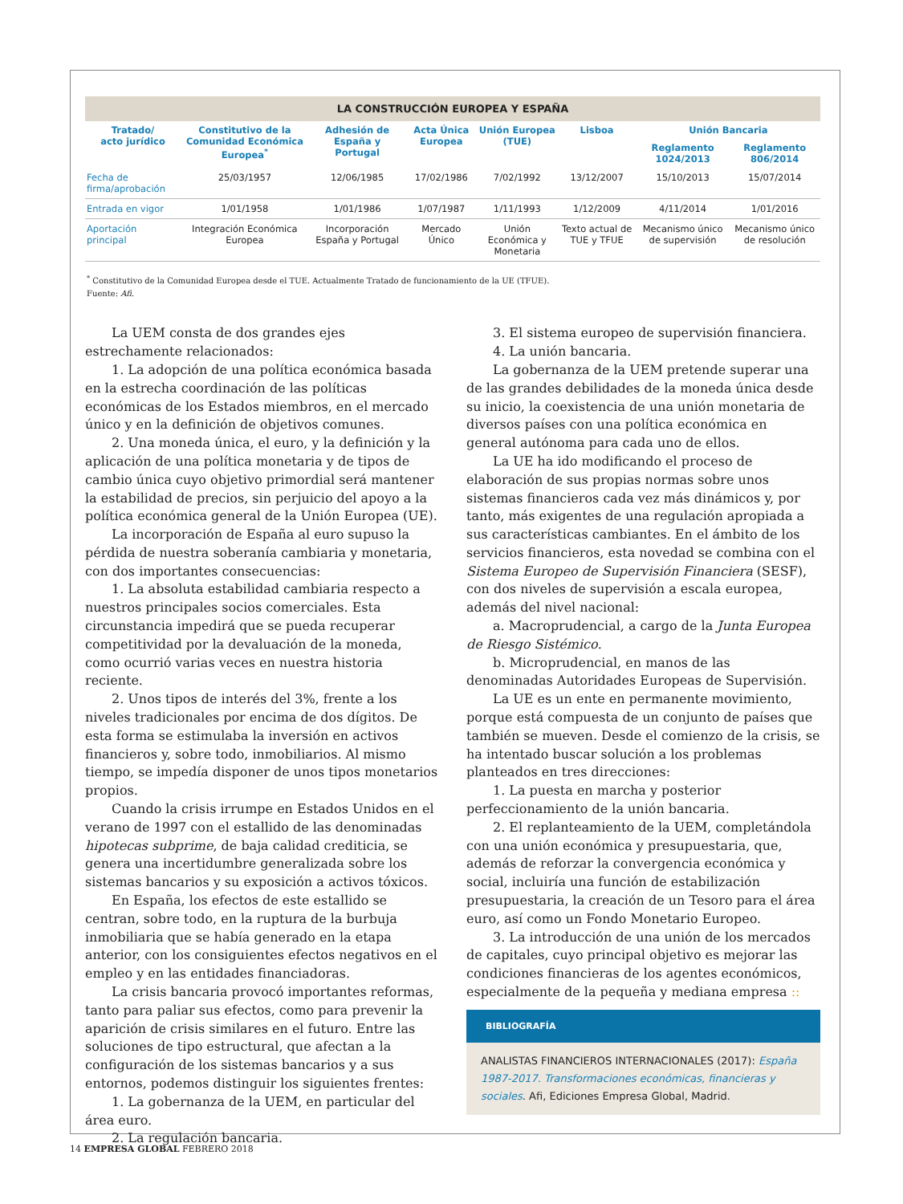LA CONSTRUCCIÓN EUROPEA Y ESPAÑA
| Tratado/ acto jurídico | Constitutivo de la Comunidad Económica Europea<sup>*</sup> | Adhesión de España y Portugal | Acta Única Europea | Unión Europea (TUE) | Lisboa | Unión Bancaria | |
| --- | --- | --- | --- | --- | --- | --- | --- |
| | | | | | | Reglamento 1024/2013 | Reglamento 806/2014 |
| Fecha de firma/aprobación | 25/03/1957 | 12/06/1985 | 17/02/1986 | 7/02/1992 | 13/12/2007 | 15/10/2013 | 15/07/2014 |
| Entrada en vigor | 1/01/1958 | 1/01/1986 | 1/07/1987 | 1/11/1993 | 1/12/2009 | 4/11/2014 | 1/01/2016 |
| Aportación principal | Integración Económica Europea | Incorporación España y Portugal | Mercado Único | Unión Económica y Monetaria | Texto actual de TUE y TFUE | Mecanismo único de supervisión | Mecanismo único de resolución |
<sup>*</sup> Constitutivo de la Comunidad Europea desde el TUE. Actualmente Tratado de funcionamiento de la UE (TFUE).
Fuente: Afi.
La UEM consta de dos grandes ejes estrechamente relacionados:
1. La adopción de una política económica basada en la estrecha coordinación de las políticas económicas de los Estados miembros, en el mercado único y en la definición de objetivos comunes.
2. Una moneda única, el euro, y la definición y la aplicación de una política monetaria y de tipos de cambio única cuyo objetivo primordial será mantener la estabilidad de precios, sin perjuicio del apoyo a la política económica general de la Unión Europea (UE).
La incorporación de España al euro supuso la pérdida de nuestra soberanía cambiaria y monetaria, con dos importantes consecuencias:
1. La absoluta estabilidad cambiaria respecto a nuestros principales socios comerciales. Esta circunstancia impedirá que se pueda recuperar competitividad por la devaluación de la moneda, como ocurrió varias veces en nuestra historia reciente.
2. Unos tipos de interés del 3%, frente a los niveles tradicionales por encima de dos dígitos. De esta forma se estimulaba la inversión en activos financieros y, sobre todo, inmobiliarios. Al mismo tiempo, se impedía disponer de unos tipos monetarios propios.
Cuando la crisis irrumpe en Estados Unidos en el verano de 1997 con el estallido de las denominadas hipotecas subprime, de baja calidad crediticia, se genera una incertidumbre generalizada sobre los sistemas bancarios y su exposición a activos tóxicos.
En España, los efectos de este estallido se centran, sobre todo, en la ruptura de la burbuja inmobiliaria que se había generado en la etapa anterior, con los consiguientes efectos negativos en el empleo y en las entidades financiadoras.
La crisis bancaria provocó importantes reformas, tanto para paliar sus efectos, como para prevenir la aparición de crisis similares en el futuro. Entre las soluciones de tipo estructural, que afectan a la configuración de los sistemas bancarios y a sus entornos, podemos distinguir los siguientes frentes:
1. La gobernanza de la UEM, en particular del área euro.
2. La regulación bancaria.
3. El sistema europeo de supervisión financiera.
4. La unión bancaria.
La gobernanza de la UEM pretende superar una de las grandes debilidades de la moneda única desde su inicio, la coexistencia de una unión monetaria de diversos países con una política económica en general autónoma para cada uno de ellos.
La UE ha ido modificando el proceso de elaboración de sus propias normas sobre unos sistemas financieros cada vez más dinámicos y, por tanto, más exigentes de una regulación apropiada a sus características cambiantes. En el ámbito de los servicios financieros, esta novedad se combina con el Sistema Europeo de Supervisión Financiera (SESF), con dos niveles de supervisión a escala europea, además del nivel nacional:
a. Macroprudencial, a cargo de la Junta Europea de Riesgo Sistémico.
b. Microprudencial, en manos de las denominadas Autoridades Europeas de Supervisión.
La UE es un ente en permanente movimiento, porque está compuesta de un conjunto de países que también se mueven. Desde el comienzo de la crisis, se ha intentado buscar solución a los problemas planteados en tres direcciones:
1. La puesta en marcha y posterior perfeccionamiento de la unión bancaria.
2. El replanteamiento de la UEM, completándola con una unión económica y presupuestaria, que, además de reforzar la convergencia económica y social, incluiría una función de estabilización presupuestaria, la creación de un Tesoro para el área euro, así como un Fondo Monetario Europeo.
3. La introducción de una unión de los mercados de capitales, cuyo principal objetivo es mejorar las condiciones financieras de los agentes económicos, especialmente de la pequeña y mediana empresa ::
BIBLIOGRAFÍA
ANALISTAS FINANCIEROS INTERNACIONALES (2017): España 1987-2017. Transformaciones económicas, financieras y sociales. Afi, Ediciones Empresa Global, Madrid.
14 EMPRESA GLOBAL FEBRERO 2018